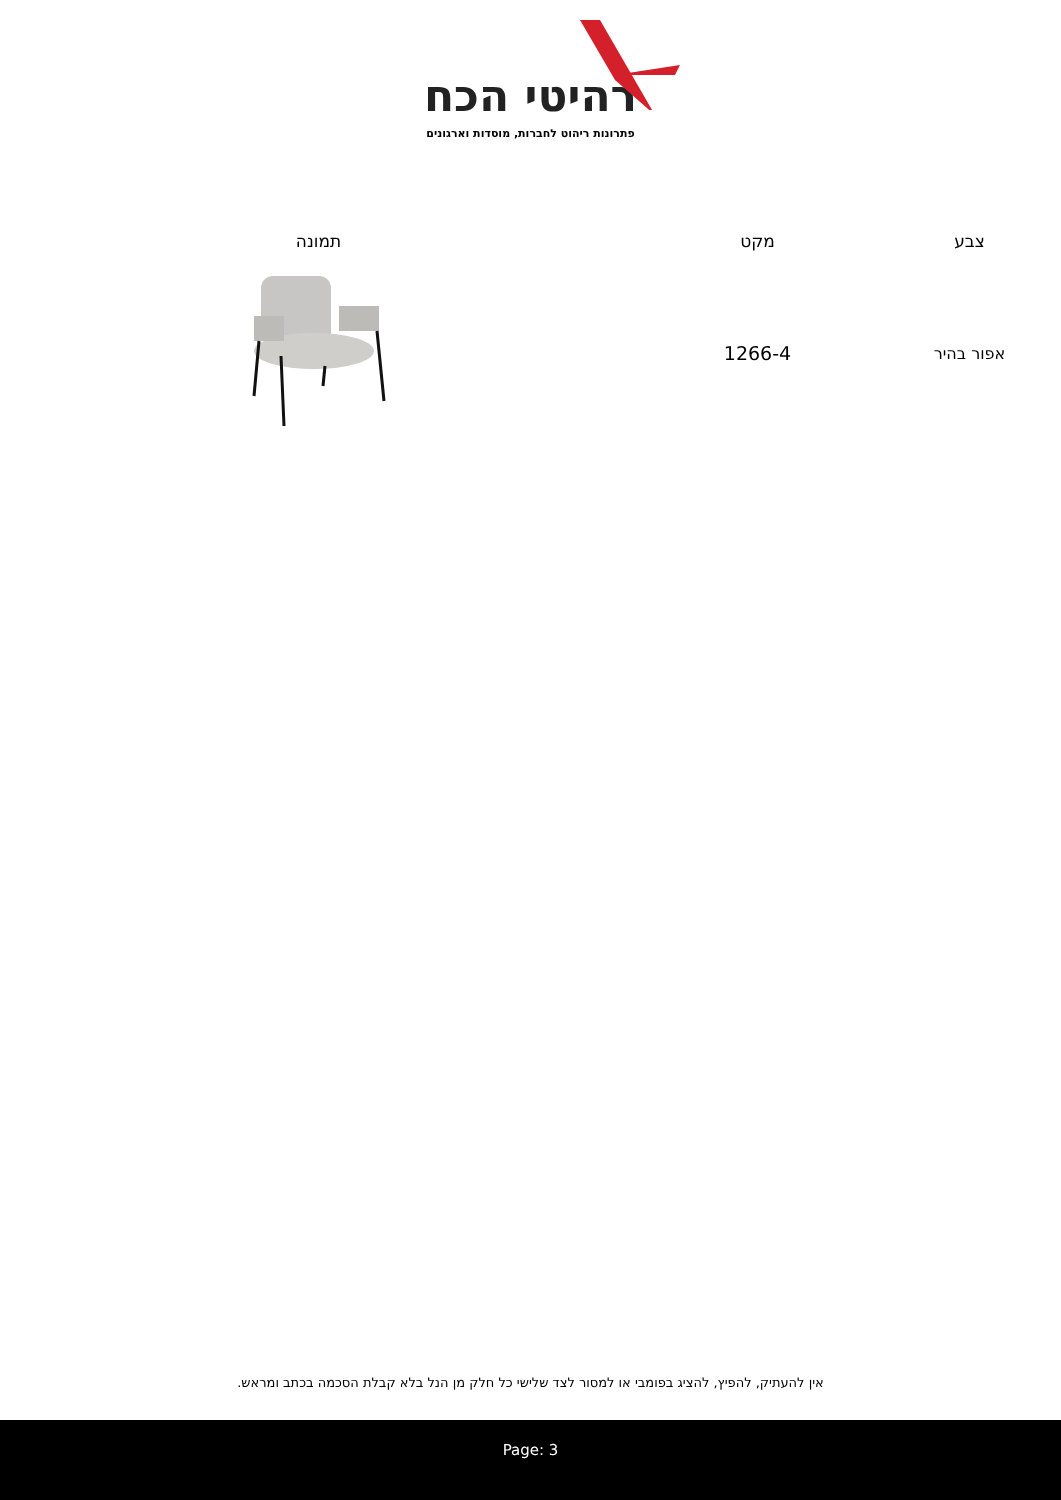רהיטי הכח
פתרונות ריהוט לחברות, מוסדות וארגונים
| צבע | מקט | תמונה |
| --- | --- | --- |
| אפור בהיר | 1266-4 | |
אין להעתיק, להפיץ, להציג בפומבי או למסור לצד שלישי כל חלק מן הנל בלא קבלת הסכמה בכתב ומראש.
Page: 3